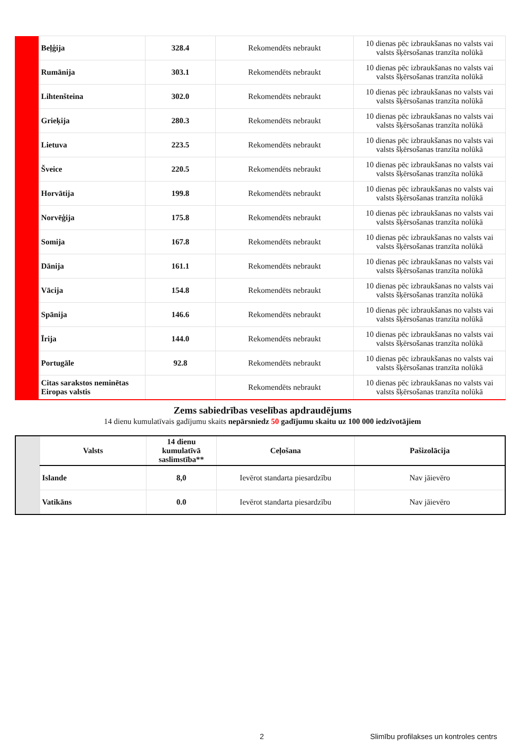| | Beļģija | 328.4 | Rekomendēts nebraukt | 10 dienas pēc izbraukšanas no valsts vai valsts šķērsošanas tranzīta nolūkā |
| | Rumānija | 303.1 | Rekomendēts nebraukt | 10 dienas pēc izbraukšanas no valsts vai valsts šķērsošanas tranzīta nolūkā |
| | Lihtenšteina | 302.0 | Rekomendēts nebraukt | 10 dienas pēc izbraukšanas no valsts vai valsts šķērsošanas tranzīta nolūkā |
| | Grieķija | 280.3 | Rekomendēts nebraukt | 10 dienas pēc izbraukšanas no valsts vai valsts šķērsošanas tranzīta nolūkā |
| | Lietuva | 223.5 | Rekomendēts nebraukt | 10 dienas pēc izbraukšanas no valsts vai valsts šķērsošanas tranzīta nolūkā |
| | Šveice | 220.5 | Rekomendēts nebraukt | 10 dienas pēc izbraukšanas no valsts vai valsts šķērsošanas tranzīta nolūkā |
| | Horvātija | 199.8 | Rekomendēts nebraukt | 10 dienas pēc izbraukšanas no valsts vai valsts šķērsošanas tranzīta nolūkā |
| | Norvēģija | 175.8 | Rekomendēts nebraukt | 10 dienas pēc izbraukšanas no valsts vai valsts šķērsošanas tranzīta nolūkā |
| | Somija | 167.8 | Rekomendēts nebraukt | 10 dienas pēc izbraukšanas no valsts vai valsts šķērsošanas tranzīta nolūkā |
| | Dānija | 161.1 | Rekomendēts nebraukt | 10 dienas pēc izbraukšanas no valsts vai valsts šķērsošanas tranzīta nolūkā |
| | Vācija | 154.8 | Rekomendēts nebraukt | 10 dienas pēc izbraukšanas no valsts vai valsts šķērsošanas tranzīta nolūkā |
| | Spānija | 146.6 | Rekomendēts nebraukt | 10 dienas pēc izbraukšanas no valsts vai valsts šķērsošanas tranzīta nolūkā |
| | Īrija | 144.0 | Rekomendēts nebraukt | 10 dienas pēc izbraukšanas no valsts vai valsts šķērsošanas tranzīta nolūkā |
| | Portugāle | 92.8 | Rekomendēts nebraukt | 10 dienas pēc izbraukšanas no valsts vai valsts šķērsošanas tranzīta nolūkā |
| | Citas sarakstos neminētas Eiropas valstis | | Rekomendēts nebraukt | 10 dienas pēc izbraukšanas no valsts vai valsts šķērsošanas tranzīta nolūkā |
Zems sabiedrības veselības apdraudējums
14 dienu kumulatīvais gadījumu skaits nepārsniedz 50 gadījumu skaitu uz 100 000 iedzīvotājiem
| | Valsts | 14 dienu kumulatīvā saslimstība** | Ceļošana | Pašizolācija |
| --- | --- | --- | --- | --- |
| | Islande | 8,0 | Ievērot standarta piesardzību | Nav jāievēro |
| | Vatikāns | 0.0 | Ievērot standarta piesardzību | Nav jāievēro |
2
Slimību profilakses un kontroles centrs